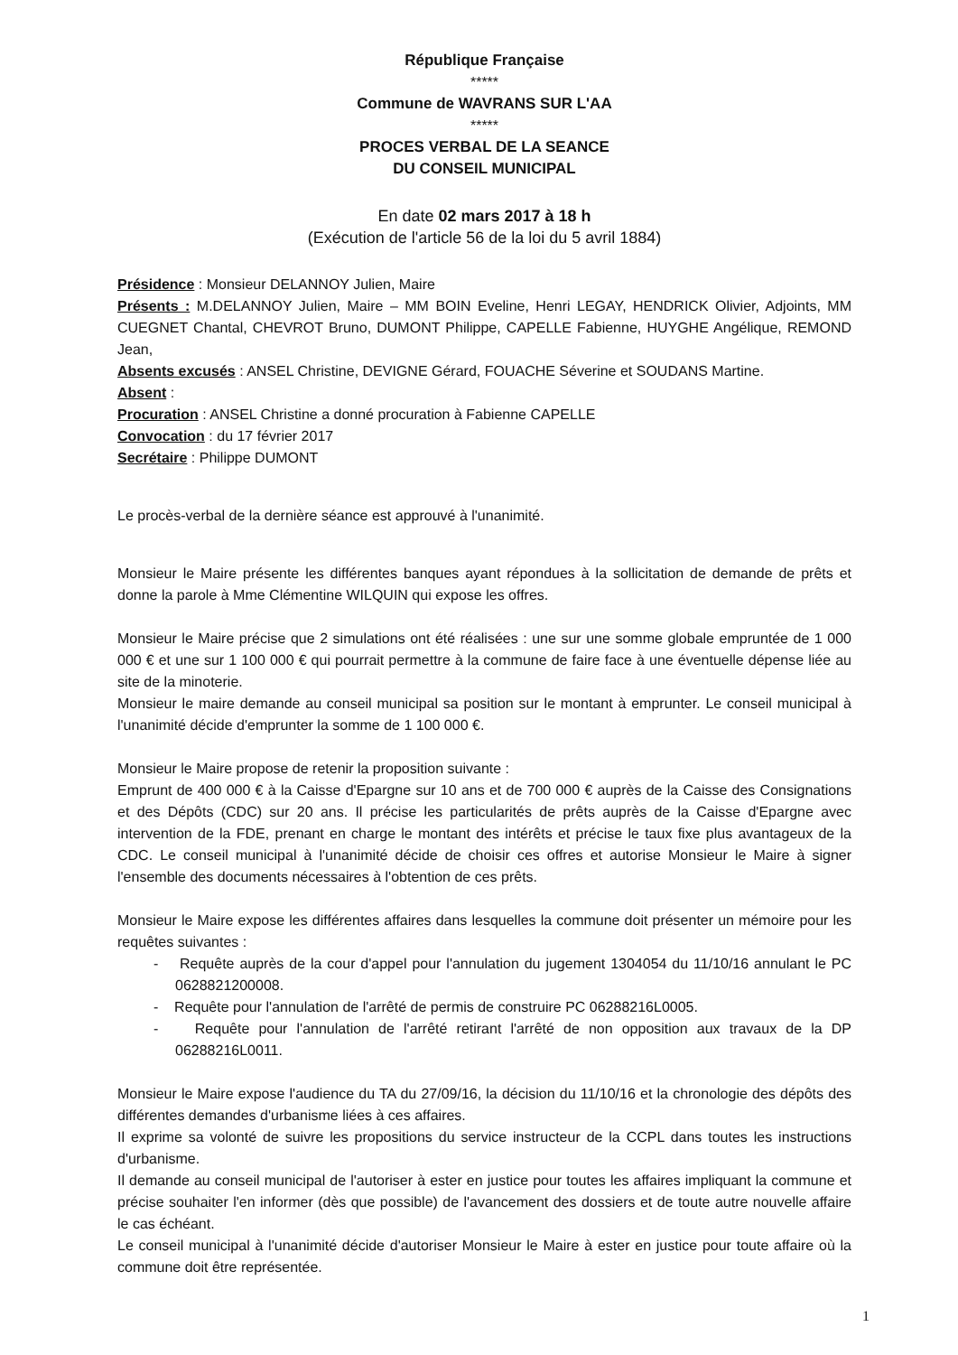République Française
*****
Commune de WAVRANS SUR L'AA
*****
PROCES VERBAL DE LA SEANCE
DU CONSEIL MUNICIPAL
En date 02 mars 2017 à 18 h
(Exécution de l'article 56 de la loi du 5 avril 1884)
Présidence : Monsieur DELANNOY Julien, Maire
Présents : M.DELANNOY Julien, Maire – MM BOIN Eveline, Henri LEGAY, HENDRICK Olivier, Adjoints, MM CUEGNET Chantal, CHEVROT Bruno, DUMONT Philippe, CAPELLE Fabienne, HUYGHE Angélique, REMOND Jean,
Absents excusés : ANSEL Christine, DEVIGNE Gérard, FOUACHE Séverine et SOUDANS Martine.
Absent :
Procuration : ANSEL Christine a donné procuration à Fabienne CAPELLE
Convocation : du 17 février 2017
Secrétaire : Philippe DUMONT
Le procès-verbal de la dernière séance est approuvé à l'unanimité.
Monsieur le Maire présente les différentes banques ayant répondues à la sollicitation de demande de prêts et donne la parole à Mme Clémentine WILQUIN qui expose les offres.
Monsieur le Maire précise que 2 simulations ont été réalisées : une sur une somme globale empruntée de 1 000 000 € et une sur 1 100 000 € qui pourrait permettre à la commune de faire face à une éventuelle dépense liée au site de la minoterie.
Monsieur le maire demande au conseil municipal sa position sur le montant à emprunter. Le conseil municipal à l'unanimité décide d'emprunter la somme de 1 100 000 €.
Monsieur le Maire propose de retenir la proposition suivante :
Emprunt de 400 000 € à la Caisse d'Epargne sur 10 ans et de 700 000 € auprès de la Caisse des Consignations et des Dépôts (CDC) sur 20 ans. Il précise les particularités de prêts auprès de la Caisse d'Epargne avec intervention de la FDE, prenant en charge le montant des intérêts et précise le taux fixe plus avantageux de la CDC. Le conseil municipal à l'unanimité décide de choisir ces offres et autorise Monsieur le Maire à signer l'ensemble des documents nécessaires à l'obtention de ces prêts.
Monsieur le Maire expose les différentes affaires dans lesquelles la commune doit présenter un mémoire pour les requêtes suivantes :
- Requête auprès de la cour d'appel pour l'annulation du jugement 1304054 du 11/10/16 annulant le PC 0628821200008.
- Requête pour l'annulation de l'arrêté de permis de construire PC 06288216L0005.
- Requête pour l'annulation de l'arrêté retirant l'arrêté de non opposition aux travaux de la DP 06288216L0011.
Monsieur le Maire expose l'audience du TA du 27/09/16, la décision du 11/10/16 et la chronologie des dépôts des différentes demandes d'urbanisme liées à ces affaires.
Il exprime sa volonté de suivre les propositions du service instructeur de la CCPL dans toutes les instructions d'urbanisme.
Il demande au conseil municipal de l'autoriser à ester en justice pour toutes les affaires impliquant la commune et précise souhaiter l'en informer (dès que possible) de l'avancement des dossiers et de toute autre nouvelle affaire le cas échéant.
Le conseil municipal à l'unanimité décide d'autoriser Monsieur le Maire à ester en justice pour toute affaire où la commune doit être représentée.
1